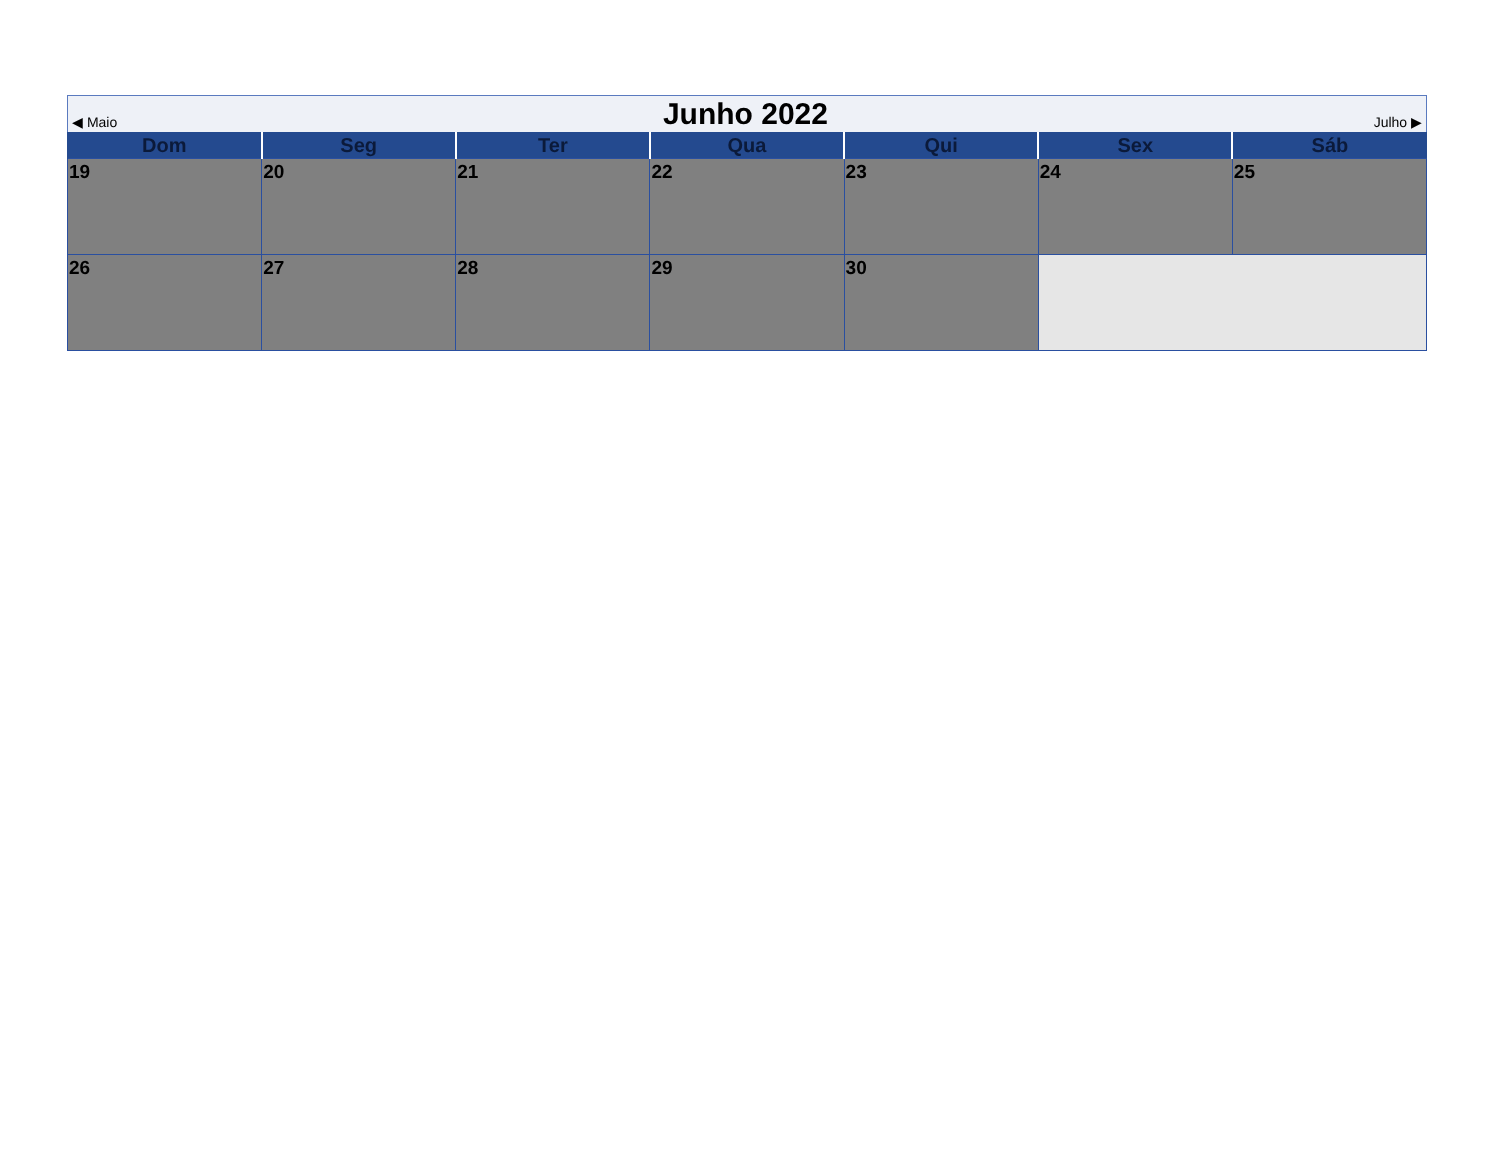◀ Maio Junho 2022 Julho ▶
| Dom | Seg | Ter | Qua | Qui | Sex | Sáb |
| --- | --- | --- | --- | --- | --- | --- |
| 19 | 20 | 21 | 22 | 23 | 24 | 25 |
| 26 | 27 | 28 | 29 | 30 | | |